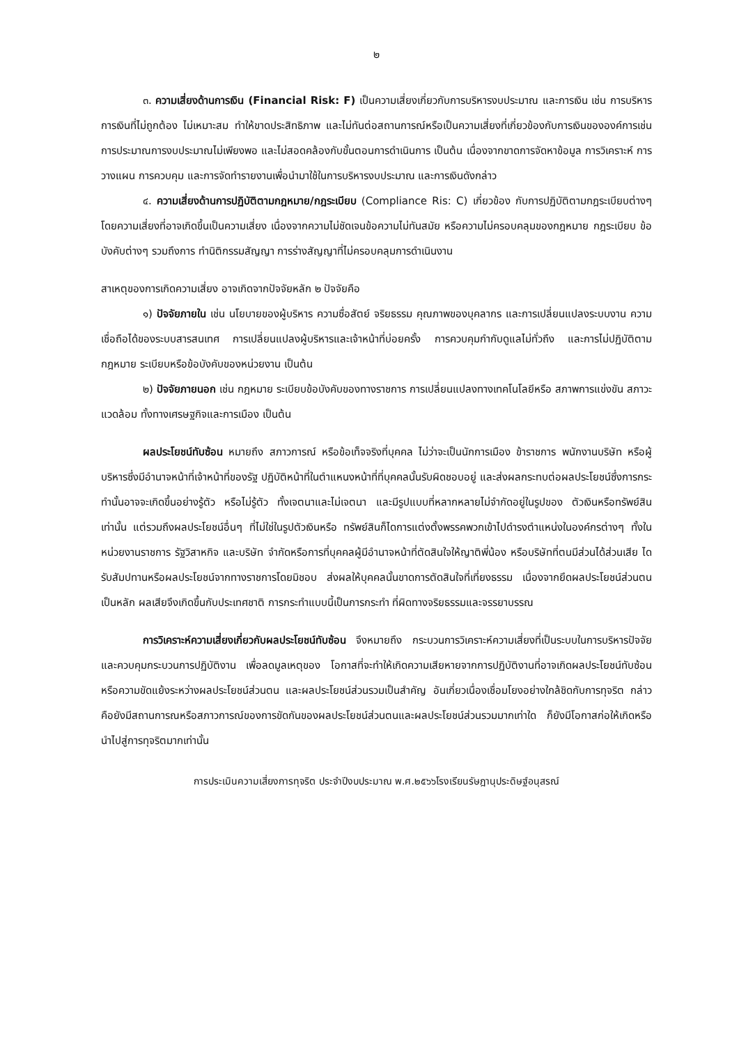๒
๓. ความเสี่ยงด้านการเงิน (Financial Risk: F) เป็นความเสี่ยงเกี่ยวกับการบริหารงบประมาณ และการเงิน เช่น การบริหารการเงินที่ไม่ถูกต้อง ไม่เหมาะสม ทำให้ขาดประสิทธิภาพ และไม่ทันต่อสถานการณ์หรือเป็นความเสี่ยงที่เกี่ยวข้องกับการเงินขององค์การเช่น การประมาณการงบประมาณไม่เพียงพอ และไม่สอดคล้องกับขั้นตอนการดำเนินการ เป็นต้น เนื่องจากขาดการจัดหาข้อมูล การวิเคราะห์ การวางแผน การควบคุม และการจัดทำรายงานเพื่อนำมาใช้ในการบริหารงบประมาณ และการเงินดังกล่าว
๔. ความเสี่ยงด้านการปฏิบัติตามกฎหมาย/กฎระเบียบ (Compliance Ris: C) เกี่ยวข้อง กับการปฏิบัติตามกฎระเบียบต่างๆ โดยความเสี่ยงที่อาจเกิดขึ้นเป็นความเสี่ยง เนื่องจากความไม่ชัดเจนข้อความไม่ทันสมัย หรือความไม่ครอบคลุมของกฎหมาย กฎระเบียบ ข้อบังคับต่างๆ รวมถึงการ ทำนิติกรรมสัญญา การร่างสัญญาที่ไม่ครอบคลุมการดำเนินงาน
สาเหตุของการเกิดความเสี่ยง อาจเกิดจากปัจจัยหลัก ๒ ปัจจัยคือ
๑) ปัจจัยภายใน เช่น นโยบายของผู้บริหาร ความซื่อสัตย์ จริยธรรม คุณภาพของบุคลากร และการเปลี่ยนแปลงระบบงาน ความเชื่อถือได้ของระบบสารสนเทศ การเปลี่ยนแปลงผู้บริหารและเจ้าหน้าที่บ่อยครั้ง การควบคุมกำกับดูแลไม่ทั่วถึง และการไม่ปฏิบัติตามกฎหมาย ระเบียบหรือข้อบังคับของหน่วยงาน เป็นต้น
๒) ปัจจัยภายนอก เช่น กฎหมาย ระเบียบข้อบังคับของทางราชการ การเปลี่ยนแปลงทางเทคโนโลยีหรือ สภาพการแข่งขัน สภาวะแวดล้อม ทั้งทางเศรษฐกิจและการเมือง เป็นต้น
ผลประโยชน์ทับซ้อน หมายถึง สภาวการณ์ หรือข้อเท็จจริงที่บุคคล ไม่ว่าจะเป็นนักการเมือง ข้าราชการ พนักงานบริษัท หรือผู้บริหารซึ่งมีอำนาจหน้าที่เจ้าหน้าที่ของรัฐ ปฏิบัติหน้าที่ในตำแหนงหน้าที่ที่บุคคลนั้นรับผิดชอบอยู่ และส่งผลกระทบต่อผลประโยชน์ซึ่งการกระทำนั้นอาจจะเกิดขึ้นอย่างรู้ตัว หรือไม่รู้ตัว ทั้งเจตนาและไม่เจตนา และมีรูปแบบที่หลากหลายไม่จำกัดอยู่ในรูปของ ตัวเงินหรือทรัพย์สินเท่านั้น แต่รวมถึงผลประโยชน์อื่นๆ ที่ไม่ใช่ในรูปตัวเงินหรือ ทรัพย์สินก็ไดการแต่งตั้งพรรคพวกเข้าไปดำรงตำแหน่งในองค์กรต่างๆ ทั้งในหน่วยงานราชการ รัฐวิสาหกิจ และบริษัท จำกัดหรือการที่บุคคลผู้มีอำนาจหน้าที่ตัดสินใจให้ญาติพี่น้อง หรือบริษัทที่ตนมีส่วนได้ส่วนเสีย ไดรับสัมปทานหรือผลประโยชน์จากทางราชการโดยมิชอบ ส่งผลให้บุคคลนั้นขาดการตัดสินใจที่เที่ยงธรรม เนื่องจากยึดผลประโยชน์ส่วนตนเป็นหลัก ผลเสียจึงเกิดขึ้นกับประเทศชาติ การกระทำแบบนี้เป็นการกระทำ ที่ผิดทางจริยธรรมและจรรยาบรรณ
การวิเคราะห์ความเสี่ยงเกี่ยวกับผลประโยชน์ทับซ้อน จึงหมายถึง กระบวนการวิเคราะห์ความเสี่ยงที่เป็นระบบในการบริหารปัจจัยและควบคุมกระบวนการปฏิบัติงาน เพื่อลดมูลเหตุของ โอกาสที่จะทำให้เกิดความเสียหายจากการปฏิบัติงานที่อาจเกิดผลประโยชน์ทับซ้อน หรือความขัดแย้งระหว่างผลประโยชน์ส่วนตน และผลประโยชน์ส่วนรวมเป็นสำคัญ อันเกี่ยวเนื่องเชื่อมโยงอย่างใกล้ชิดกับการทุจริต กล่าวคือยังมีสถานการณหรือสภาวการณ์ของการขัดกันของผลประโยชน์ส่วนตนและผลประโยชน์ส่วนรวมมากเท่าใด ก็ยังมีโอกาสก่อให้เกิดหรือนำไปสู่การทุจริตมากเท่านั้น
การประเมินความเสี่ยงการทุจริต ประจำปีงบประมาณ พ.ศ.๒๕๖๖โรงเรียนรัษฎานุประดิษฐ์อนุสรณ์